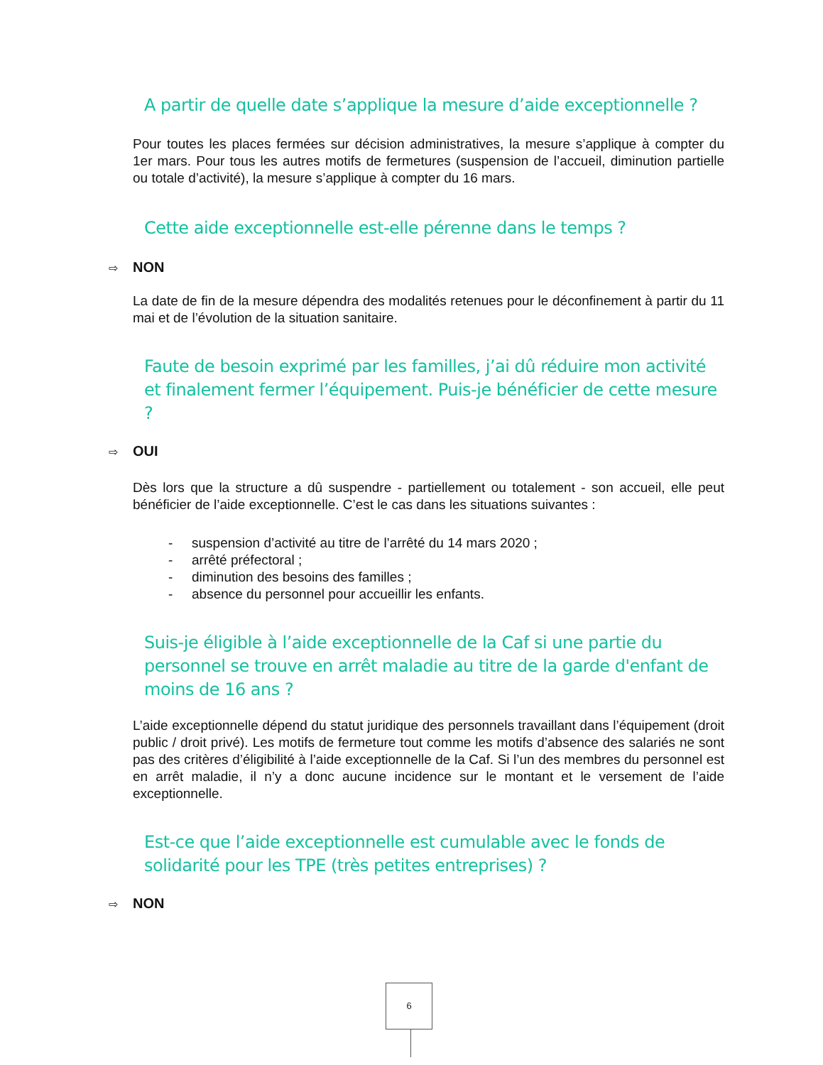A partir de quelle date s’applique la mesure d’aide exceptionnelle ?
Pour toutes les places fermées sur décision administratives, la mesure s’applique à compter du 1er mars. Pour tous les autres motifs de fermetures (suspension de l’accueil, diminution partielle ou totale d’activité), la mesure s’applique à compter du 16 mars.
Cette aide exceptionnelle est-elle pérenne dans le temps ?
⇨ NON
La date de fin de la mesure dépendra des modalités retenues pour le déconfinement à partir du 11 mai et de l’évolution de la situation sanitaire.
Faute de besoin exprimé par les familles, j’ai dû réduire mon activité et finalement fermer l’équipement. Puis-je bénéficier de cette mesure ?
⇨ OUI
Dès lors que la structure a dû suspendre - partiellement ou totalement - son accueil, elle peut bénéficier de l’aide exceptionnelle. C’est le cas dans les situations suivantes :
- suspension d’activité au titre de l’arrêté du 14 mars 2020 ;
- arrêté préfectoral ;
- diminution des besoins des familles ;
- absence du personnel pour accueillir les enfants.
Suis-je éligible à l’aide exceptionnelle de la Caf si une partie du personnel se trouve en arrêt maladie au titre de la garde d'enfant de moins de 16 ans ?
L’aide exceptionnelle dépend du statut juridique des personnels travaillant dans l’équipement (droit public / droit privé). Les motifs de fermeture tout comme les motifs d’absence des salariés ne sont pas des critères d’éligibilité à l’aide exceptionnelle de la Caf. Si l’un des membres du personnel est en arrêt maladie, il n’y a donc aucune incidence sur le montant et le versement de l’aide exceptionnelle.
Est-ce que l’aide exceptionnelle est cumulable avec le fonds de solidarité pour les TPE (très petites entreprises) ?
⇨ NON
6